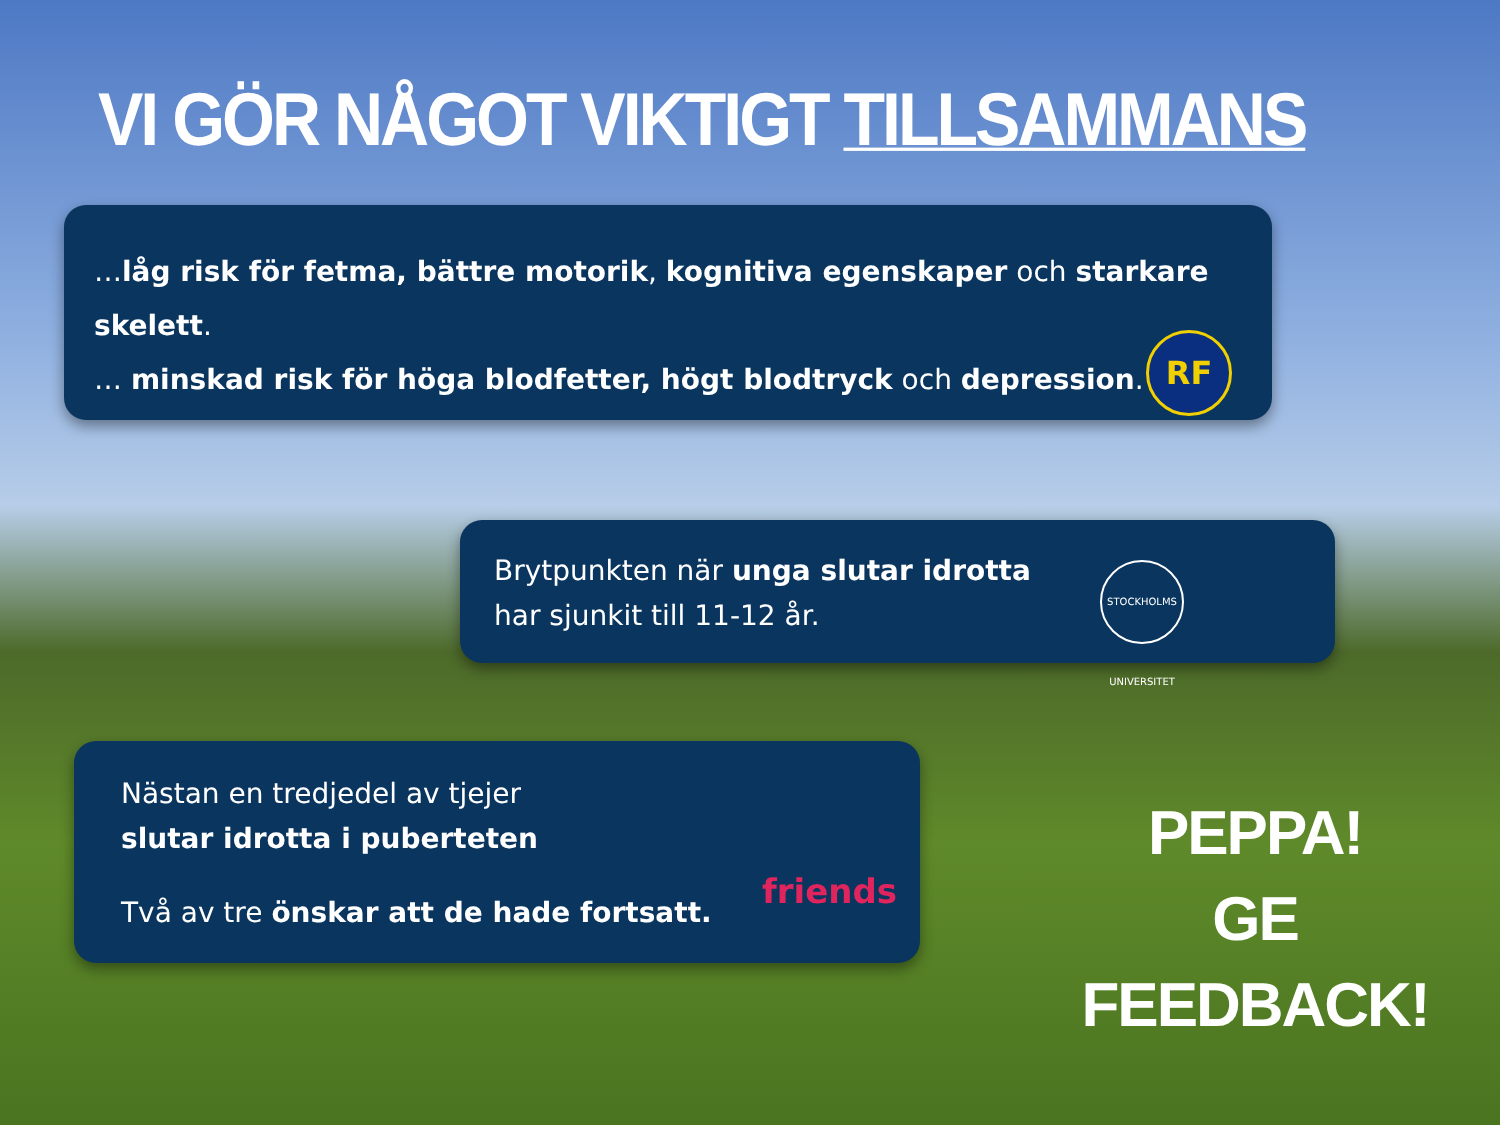VI GÖR NÅGOT VIKTIGT TILLSAMMANS
…låg risk för fetma, bättre motorik, kognitiva egenskaper och starkare skelett.
… minskad risk för höga blodfetter, högt blodtryck och depression.
RF
Brytpunkten när unga slutar idrotta
har sjunkit till 11-12 år.
STOCKHOLMS UNIVERSITET
Nästan en tredjedel av tjejer
slutar idrotta i puberteten
Två av tre önskar att de hade fortsatt.
friends
PEPPA!
GE FEEDBACK!